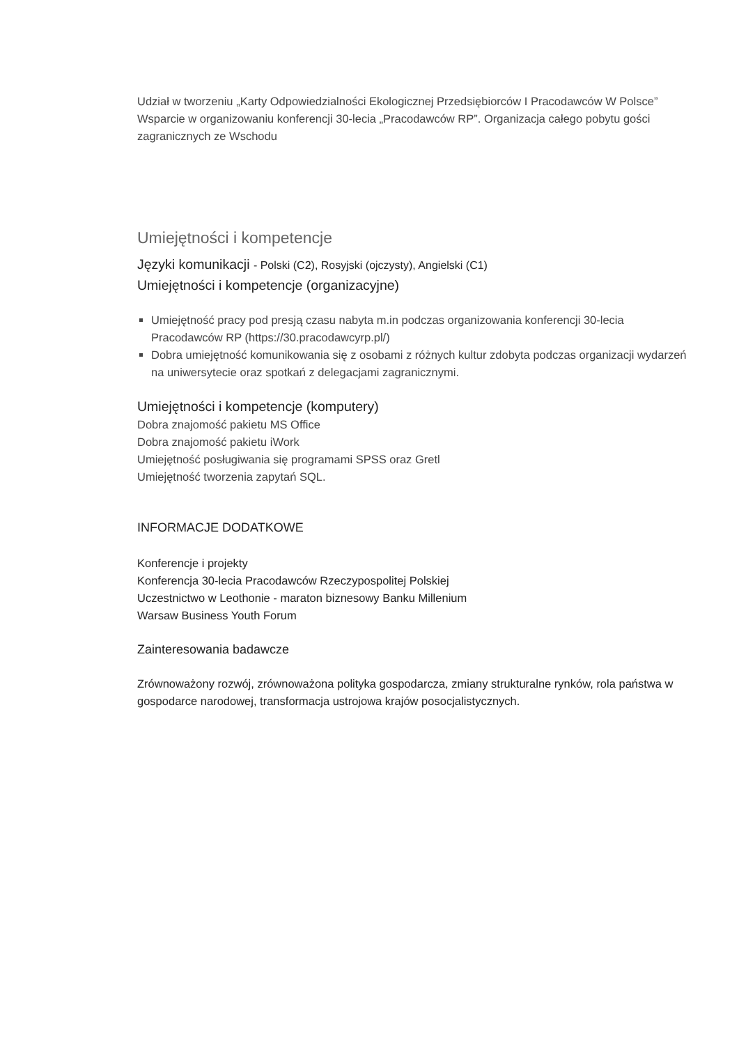Udział w tworzeniu „Karty Odpowiedzialności Ekologicznej Przedsiębiorców I Pracodawców W Polsce”
Wsparcie w organizowaniu konferencji 30-lecia „Pracodawców RP”. Organizacja całego pobytu gości zagranicznych ze Wschodu
Umiejętności i kompetencje
Języki komunikacji - Polski (C2), Rosyjski (ojczysty), Angielski (C1)
Umiejętności i kompetencje (organizacyjne)
Umiejętność pracy pod presją czasu nabyta m.in podczas organizowania konferencji 30-lecia Pracodawców RP (https://30.pracodawcyrp.pl/)
Dobra umiejętność komunikowania się z osobami z różnych kultur zdobyta podczas organizacji wydarzeń na uniwersytecie oraz spotkań z delegacjami zagranicznymi.
Umiejętności i kompetencje (komputery)
Dobra znajomość pakietu MS Office
Dobra znajomość pakietu iWork
Umiejętność posługiwania się programami SPSS oraz Gretl
Umiejętność tworzenia zapytań SQL.
INFORMACJE DODATKOWE
Konferencje i projekty
Konferencja 30-lecia Pracodawców Rzeczypospolitej Polskiej
Uczestnictwo w Leothonie - maraton biznesowy Banku Millenium
Warsaw Business Youth Forum
Zainteresowania badawcze
Zrównoważony rozwój, zrównoważona polityka gospodarcza, zmiany strukturalne rynków, rola państwa w gospodarce narodowej, transformacja ustrojowa krajów posocjalistycznych.